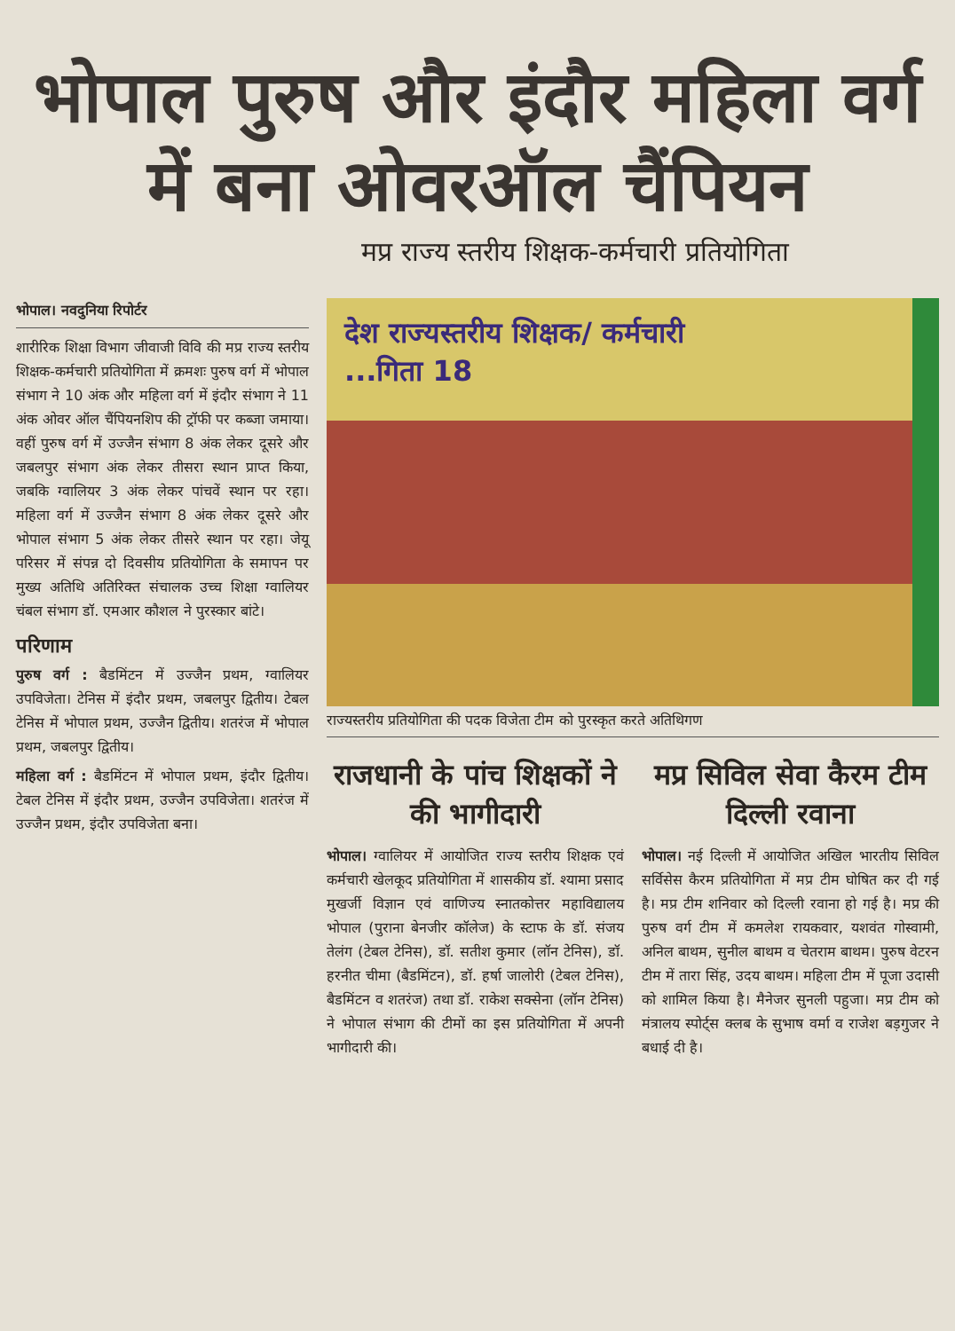भोपाल पुरुष और इंदौर महिला वर्ग में बना ओवरऑल चैंपियन
मप्र राज्य स्तरीय शिक्षक-कर्मचारी प्रतियोगिता
भोपाल। नवदुनिया रिपोर्टर
शारीरिक शिक्षा विभाग जीवाजी विवि की मप्र राज्य स्तरीय शिक्षक-कर्मचारी प्रतियोगिता में क्रमशः पुरुष वर्ग में भोपाल संभाग ने 10 अंक और महिला वर्ग में इंदौर संभाग ने 11 अंक ओवर ऑल चैंपियनशिप की ट्रॉफी पर कब्जा जमाया। वहीं पुरुष वर्ग में उज्जैन संभाग 8 अंक लेकर दूसरे और जबलपुर संभाग अंक लेकर तीसरा स्थान प्राप्त किया, जबकि ग्वालियर 3 अंक लेकर पांचवें स्थान पर रहा। महिला वर्ग में उज्जैन संभाग 8 अंक लेकर दूसरे और भोपाल संभाग 5 अंक लेकर तीसरे स्थान पर रहा। जेयू परिसर में संपन्न दो दिवसीय प्रतियोगिता के समापन पर मुख्य अतिथि अतिरिक्त संचालक उच्च शिक्षा ग्वालियर चंबल संभाग डॉ. एमआर कौशल ने पुरस्कार बांटे।
परिणाम
पुरुष वर्ग : बैडमिंटन में उज्जैन प्रथम, ग्वालियर उपविजेता। टेनिस में इंदौर प्रथम, जबलपुर द्वितीय। टेबल टेनिस में भोपाल प्रथम, उज्जैन द्वितीय। शतरंज में भोपाल प्रथम, जबलपुर द्वितीय।
महिला वर्ग : बैडमिंटन में भोपाल प्रथम, इंदौर द्वितीय। टेबल टेनिस में इंदौर प्रथम, उज्जैन उपविजेता। शतरंज में उज्जैन प्रथम, इंदौर उपविजेता बना।
देश राज्यस्तरीय शिक्षक/ कर्मचारी
...गिता 18
राज्यस्तरीय प्रतियोगिता की पदक विजेता टीम को पुरस्कृत करते अतिथिगण
राजधानी के पांच शिक्षकों ने की भागीदारी
भोपाल। ग्वालियर में आयोजित राज्य स्तरीय शिक्षक एवं कर्मचारी खेलकूद प्रतियोगिता में शासकीय डॉ. श्यामा प्रसाद मुखर्जी विज्ञान एवं वाणिज्य स्नातकोत्तर महाविद्यालय भोपाल (पुराना बेनजीर कॉलेज) के स्टाफ के डॉ. संजय तेलंग (टेबल टेनिस), डॉ. सतीश कुमार (लॉन टेनिस), डॉ. हरनीत चीमा (बैडमिंटन), डॉ. हर्षा जालोरी (टेबल टेनिस), बैडमिंटन व शतरंज) तथा डॉ. राकेश सक्सेना (लॉन टेनिस) ने भोपाल संभाग की टीमों का इस प्रतियोगिता में अपनी भागीदारी की।
मप्र सिविल सेवा कैरम टीम दिल्ली रवाना
भोपाल। नई दिल्ली में आयोजित अखिल भारतीय सिविल सर्विसेस कैरम प्रतियोगिता में मप्र टीम घोषित कर दी गई है। मप्र टीम शनिवार को दिल्ली रवाना हो गई है। मप्र की पुरुष वर्ग टीम में कमलेश रायकवार, यशवंत गोस्वामी, अनिल बाथम, सुनील बाथम व चेतराम बाथम। पुरुष वेटरन टीम में तारा सिंह, उदय बाथम। महिला टीम में पूजा उदासी को शामिल किया है। मैनेजर सुनली पहुजा। मप्र टीम को मंत्रालय स्पोर्ट्स क्लब के सुभाष वर्मा व राजेश बड़गुजर ने बधाई दी है।